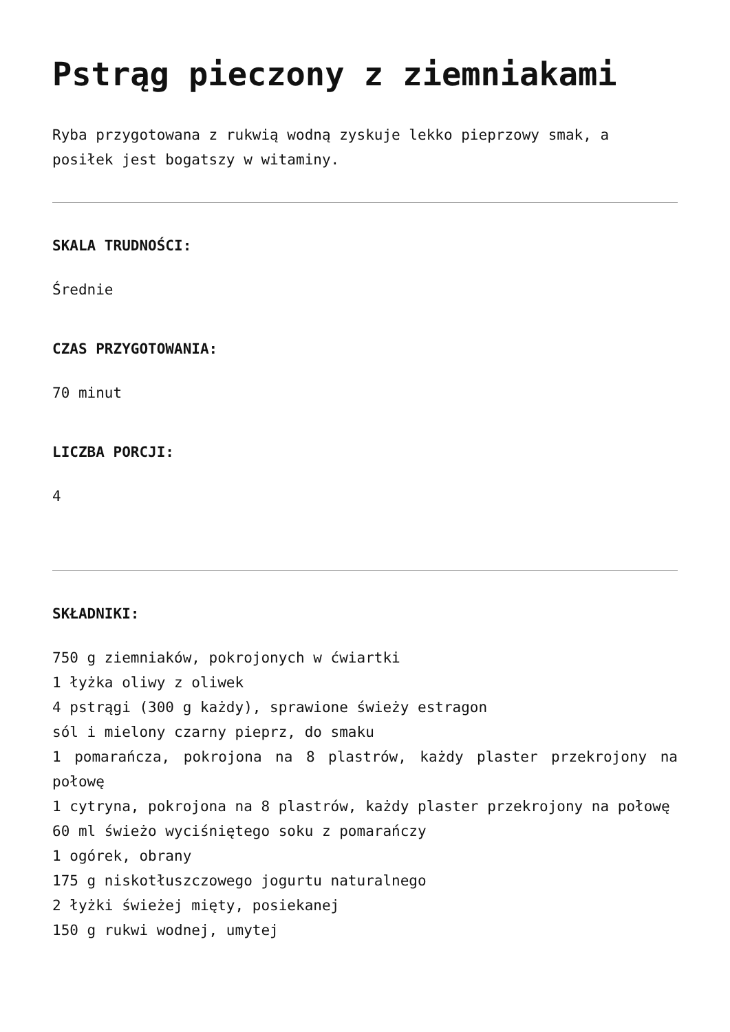Pstrąg pieczony z ziemniakami
Ryba przygotowana z rukwią wodną zyskuje lekko pieprzowy smak, a posiłek jest bogatszy w witaminy.
SKALA TRUDNOŚCI:
Średnie
CZAS PRZYGOTOWANIA:
70 minut
LICZBA PORCJI:
4
SKŁADNIKI:
750 g ziemniaków, pokrojonych w ćwiartki
1 łyżka oliwy z oliwek
4 pstrągi (300 g każdy), sprawione świeży estragon
sól i mielony czarny pieprz, do smaku
1 pomarańcza, pokrojona na 8 plastrów, każdy plaster przekrojony na połowę
1 cytryna, pokrojona na 8 plastrów, każdy plaster przekrojony na połowę
60 ml świeżo wyciśniętego soku z pomarańczy
1 ogórek, obrany
175 g niskotłuszczowego jogurtu naturalnego
2 łyżki świeżej mięty, posiekanej
150 g rukwi wodnej, umytej